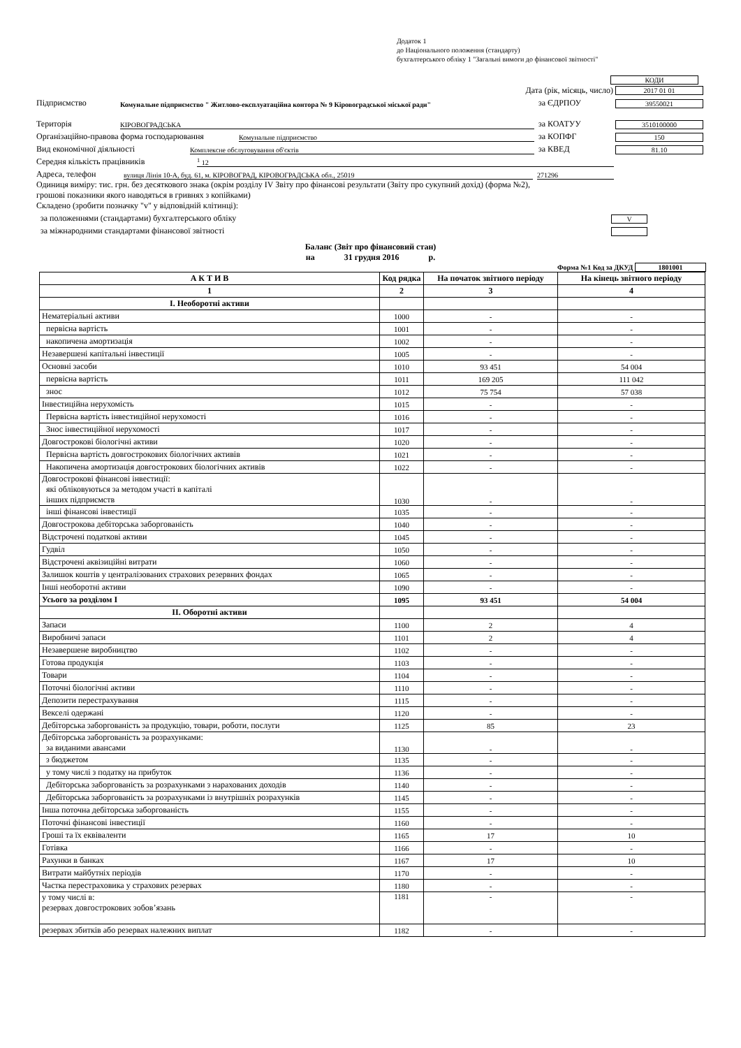Додаток 1
до Національного положення (стандарту)
бухгалтерського обліку 1 "Загальні вимоги до фінансової звітності"
КОДИ
Дата (рік, місяць, число) 2017 01 01
Підприємство Комунальне підприємство " Житлово-експлуатаційна контора № 9 Кіровоградської міської ради" за ЄДРПОУ 39550021
Територія КІРОВОГРАДСЬКА за КОАТУУ 3510100000
Організаційно-правова форма господарювання Комунальне підприємство за КОПФГ 150
Вид економічної діяльності Комплексне обслуговування об'єктів за КВЕД 81.10
Середня кількість працівників <sup>1</sup> 12
Адреса, телефон вулиця Лінія 10-А, буд. 61, м. КІРОВОГРАД, КІРОВОГРАДСЬКА обл., 25019 271296
Одиниця виміру: тис. грн. без десяткового знака (окрім розділу IV Звіту про фінансові результати (Звіту про сукупний дохід) (форма №2),
грошові показники якого наводяться в гривнях з копійками)
Складено (зробити позначку "v" у відповідній клітинці):
за положеннями (стандартами) бухгалтерського обліку V
за міжнародними стандартами фінансової звітності
Баланс (Звіт про фінансовий стан)
на 31 грудня 2016 р.
Форма №1 Код за ДКУД 1801001
| А К Т И В | Код рядка | На початок звітного періоду | На кінець звітного періоду |
| --- | --- | --- | --- |
| 1 | 2 | 3 | 4 |
| I. Необоротні активи | | | |
| Нематеріальні активи | 1000 | - | - |
| первісна вартість | 1001 | - | - |
| накопичена амортизація | 1002 | - | - |
| Незавершені капітальні інвестиції | 1005 | - | - |
| Основні засоби | 1010 | 93 451 | 54 004 |
| первісна вартість | 1011 | 169 205 | 111 042 |
| знос | 1012 | 75 754 | 57 038 |
| Інвестиційна нерухомість | 1015 | - | - |
| Первісна вартість інвестиційної нерухомості | 1016 | - | - |
| Знос інвестиційної нерухомості | 1017 | - | - |
| Довгострокові біологічні активи | 1020 | - | - |
| Первісна вартість довгострокових біологічних активів | 1021 | - | - |
| Накопичена амортизація довгострокових біологічних активів | 1022 | - | - |
| Довгострокові фінансові інвестиції: які обліковуються за методом участі в капіталі інших підприємств | 1030 | - | - |
| інші фінансові інвестиції | 1035 | - | - |
| Довгострокова дебіторська заборгованість | 1040 | - | - |
| Відстрочені податкові активи | 1045 | - | - |
| Гудвіл | 1050 | - | - |
| Відстрочені аквізиційні витрати | 1060 | - | - |
| Залишок коштів у централізованих страхових резервних фондах | 1065 | - | - |
| Інші необоротні активи | 1090 | - | - |
| Усього за розділом I | 1095 | 93 451 | 54 004 |
| II. Оборотні активи | | | |
| Запаси | 1100 | 2 | 4 |
| Виробничі запаси | 1101 | 2 | 4 |
| Незавершене виробництво | 1102 | - | - |
| Готова продукція | 1103 | - | - |
| Товари | 1104 | - | - |
| Поточні біологічні активи | 1110 | - | - |
| Депозити перестрахування | 1115 | - | - |
| Векселі одержані | 1120 | - | - |
| Дебіторська заборгованість за продукцію, товари, роботи, послуги | 1125 | 85 | 23 |
| Дебіторська заборгованість за розрахунками: за виданими авансами | 1130 | - | - |
| з бюджетом | 1135 | - | - |
| у тому числі з податку на прибуток | 1136 | - | - |
| Дебіторська заборгованість за розрахунками з нарахованих доходів | 1140 | - | - |
| Дебіторська заборгованість за розрахунками із внутрішніх розрахунків | 1145 | - | - |
| Інша поточна дебіторська заборгованість | 1155 | - | - |
| Поточні фінансові інвестиції | 1160 | - | - |
| Гроші та їх еквіваленти | 1165 | 17 | 10 |
| Готівка | 1166 | - | - |
| Рахунки в банках | 1167 | 17 | 10 |
| Витрати майбутніх періодів | 1170 | - | - |
| Частка перестраховика у страхових резервах | 1180 | - | - |
| у тому числі в: резервах довгострокових зобов’язань | 1181 | - | - |
| резервах збитків або резервах належних виплат | 1182 | - | - |